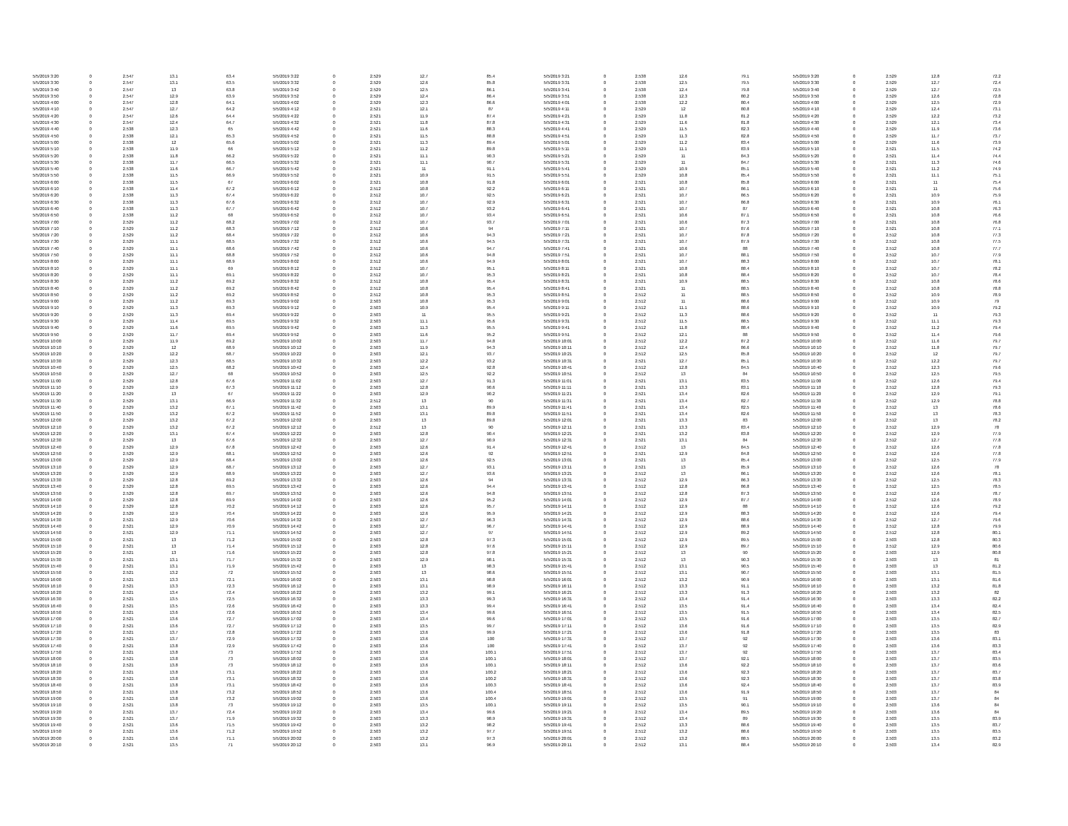| 5/5/2019 3:20 | 0 | 2.547 | 13.1 | 63.4 | 5/5/2019 3:22 | 0 | 2.529 | 12.7 | 85.4 | 5/5/2019 3:21 | 0 | 2.538 | 12.6 | 79.1 | 5/5/2019 3:20 | 0 | 2.529 | 12.8 | 72.2 |
| 5/5/2019 3:30 | 0 | 2.547 | 13.1 | 63.5 | 5/5/2019 3:32 | 0 | 2.529 | 12.6 | 85.8 | 5/5/2019 3:31 | 0 | 2.538 | 12.5 | 79.5 | 5/5/2019 3:30 | 0 | 2.529 | 12.7 | 72.4 |
| 5/5/2019 3:40 | 0 | 2.547 | 13 | 63.8 | 5/5/2019 3:42 | 0 | 2.529 | 12.5 | 86.1 | 5/5/2019 3:41 | 0 | 2.538 | 12.4 | 79.8 | 5/5/2019 3:40 | 0 | 2.529 | 12.7 | 72.5 |
| 5/5/2019 3:50 | 0 | 2.547 | 12.9 | 63.9 | 5/5/2019 3:52 | 0 | 2.529 | 12.4 | 86.4 | 5/5/2019 3:51 | 0 | 2.538 | 12.3 | 80.2 | 5/5/2019 3:50 | 0 | 2.529 | 12.6 | 72.8 |
| 5/5/2019 4:00 | 0 | 2.547 | 12.8 | 64.1 | 5/5/2019 4:02 | 0 | 2.529 | 12.3 | 86.6 | 5/5/2019 4:01 | 0 | 2.538 | 12.2 | 80.4 | 5/5/2019 4:00 | 0 | 2.529 | 12.5 | 72.9 |
| 5/5/2019 4:10 | 0 | 2.547 | 12.7 | 64.2 | 5/5/2019 4:12 | 0 | 2.521 | 12.1 | 87 | 5/5/2019 4:11 | 0 | 2.529 | 12 | 80.8 | 5/5/2019 4:10 | 0 | 2.529 | 12.4 | 73.1 |
| 5/5/2019 4:20 | 0 | 2.547 | 12.6 | 64.4 | 5/5/2019 4:22 | 0 | 2.521 | 11.9 | 87.4 | 5/5/2019 4:21 | 0 | 2.529 | 11.8 | 81.2 | 5/5/2019 4:20 | 0 | 2.529 | 12.2 | 73.2 |
| 5/5/2019 4:30 | 0 | 2.547 | 12.4 | 64.7 | 5/5/2019 4:32 | 0 | 2.521 | 11.8 | 87.8 | 5/5/2019 4:31 | 0 | 2.529 | 11.6 | 81.8 | 5/5/2019 4:30 | 0 | 2.529 | 12.1 | 73.4 |
| 5/5/2019 4:40 | 0 | 2.538 | 12.3 | 65 | 5/5/2019 4:42 | 0 | 2.521 | 11.6 | 88.3 | 5/5/2019 4:41 | 0 | 2.529 | 11.5 | 82.3 | 5/5/2019 4:40 | 0 | 2.529 | 11.9 | 73.6 |
| 5/5/2019 4:50 | 0 | 2.538 | 12.1 | 65.3 | 5/5/2019 4:52 | 0 | 2.521 | 11.5 | 88.8 | 5/5/2019 4:51 | 0 | 2.529 | 11.3 | 82.8 | 5/5/2019 4:50 | 0 | 2.529 | 11.7 | 73.7 |
| 5/5/2019 5:00 | 0 | 2.538 | 12 | 65.6 | 5/5/2019 5:02 | 0 | 2.521 | 11.3 | 89.4 | 5/5/2019 5:01 | 0 | 2.529 | 11.2 | 83.4 | 5/5/2019 5:00 | 0 | 2.529 | 11.6 | 73.9 |
| 5/5/2019 5:10 | 0 | 2.538 | 11.9 | 66 | 5/5/2019 5:12 | 0 | 2.521 | 11.2 | 89.8 | 5/5/2019 5:11 | 0 | 2.529 | 11.1 | 83.9 | 5/5/2019 5:10 | 0 | 2.521 | 11.5 | 74.2 |
| 5/5/2019 5:20 | 0 | 2.538 | 11.8 | 66.2 | 5/5/2019 5:22 | 0 | 2.521 | 11.1 | 90.3 | 5/5/2019 5:21 | 0 | 2.529 | 11 | 84.3 | 5/5/2019 5:20 | 0 | 2.521 | 11.4 | 74.4 |
| 5/5/2019 5:30 | 0 | 2.538 | 11.7 | 66.5 | 5/5/2019 5:32 | 0 | 2.521 | 11.1 | 90.7 | 5/5/2019 5:31 | 0 | 2.529 | 11 | 84.7 | 5/5/2019 5:30 | 0 | 2.521 | 11.3 | 74.6 |
| 5/5/2019 5:40 | 0 | 2.538 | 11.6 | 66.7 | 5/5/2019 5:42 | 0 | 2.521 | 11 | 91.1 | 5/5/2019 5:41 | 0 | 2.529 | 10.9 | 85.1 | 5/5/2019 5:40 | 0 | 2.521 | 11.2 | 74.9 |
| 5/5/2019 5:50 | 0 | 2.538 | 11.5 | 66.9 | 5/5/2019 5:52 | 0 | 2.521 | 10.9 | 91.5 | 5/5/2019 5:51 | 0 | 2.529 | 10.8 | 85.4 | 5/5/2019 5:50 | 0 | 2.521 | 11.1 | 75.1 |
| 5/5/2019 6:00 | 0 | 2.538 | 11.5 | 67 | 5/5/2019 6:02 | 0 | 2.521 | 10.8 | 91.8 | 5/5/2019 6:01 | 0 | 2.521 | 10.8 | 85.8 | 5/5/2019 6:00 | 0 | 2.521 | 11 | 75.4 |
| 5/5/2019 6:10 | 0 | 2.538 | 11.4 | 67.2 | 5/5/2019 6:12 | 0 | 2.512 | 10.8 | 92.2 | 5/5/2019 6:11 | 0 | 2.521 | 10.7 | 86.1 | 5/5/2019 6:10 | 0 | 2.521 | 11 | 75.6 |
| 5/5/2019 6:20 | 0 | 2.538 | 11.3 | 67.4 | 5/5/2019 6:22 | 0 | 2.512 | 10.7 | 92.5 | 5/5/2019 6:21 | 0 | 2.521 | 10.7 | 86.5 | 5/5/2019 6:20 | 0 | 2.521 | 10.9 | 75.9 |
| 5/5/2019 6:30 | 0 | 2.538 | 11.3 | 67.6 | 5/5/2019 6:32 | 0 | 2.512 | 10.7 | 92.9 | 5/5/2019 6:31 | 0 | 2.521 | 10.7 | 86.8 | 5/5/2019 6:30 | 0 | 2.521 | 10.9 | 76.1 |
| 5/5/2019 6:40 | 0 | 2.538 | 11.3 | 67.7 | 5/5/2019 6:42 | 0 | 2.512 | 10.7 | 93.2 | 5/5/2019 6:41 | 0 | 2.521 | 10.7 | 87 | 5/5/2019 6:40 | 0 | 2.521 | 10.8 | 76.3 |
| 5/5/2019 6:50 | 0 | 2.538 | 11.2 | 68 | 5/5/2019 6:52 | 0 | 2.512 | 10.7 | 93.4 | 5/5/2019 6:51 | 0 | 2.521 | 10.6 | 87.1 | 5/5/2019 6:50 | 0 | 2.521 | 10.8 | 76.6 |
| 5/5/2019 7:00 | 0 | 2.529 | 11.2 | 68.2 | 5/5/2019 7:02 | 0 | 2.512 | 10.7 | 93.7 | 5/5/2019 7:01 | 0 | 2.521 | 10.6 | 87.3 | 5/5/2019 7:00 | 0 | 2.521 | 10.8 | 76.8 |
| 5/5/2019 7:10 | 0 | 2.529 | 11.2 | 68.3 | 5/5/2019 7:12 | 0 | 2.512 | 10.6 | 94 | 5/5/2019 7:11 | 0 | 2.521 | 10.7 | 87.6 | 5/5/2019 7:10 | 0 | 2.521 | 10.8 | 77.1 |
| 5/5/2019 7:20 | 0 | 2.529 | 11.2 | 68.4 | 5/5/2019 7:22 | 0 | 2.512 | 10.6 | 94.3 | 5/5/2019 7:21 | 0 | 2.521 | 10.7 | 87.8 | 5/5/2019 7:20 | 0 | 2.512 | 10.8 | 77.3 |
| 5/5/2019 7:30 | 0 | 2.529 | 11.1 | 68.5 | 5/5/2019 7:32 | 0 | 2.512 | 10.6 | 94.5 | 5/5/2019 7:31 | 0 | 2.521 | 10.7 | 87.9 | 5/5/2019 7:30 | 0 | 2.512 | 10.8 | 77.5 |
| 5/5/2019 7:40 | 0 | 2.529 | 11.1 | 68.6 | 5/5/2019 7:42 | 0 | 2.512 | 10.6 | 94.7 | 5/5/2019 7:41 | 0 | 2.521 | 10.6 | 88 | 5/5/2019 7:40 | 0 | 2.512 | 10.8 | 77.7 |
| 5/5/2019 7:50 | 0 | 2.529 | 11.1 | 68.8 | 5/5/2019 7:52 | 0 | 2.512 | 10.6 | 94.8 | 5/5/2019 7:51 | 0 | 2.521 | 10.7 | 88.1 | 5/5/2019 7:50 | 0 | 2.512 | 10.7 | 77.9 |
| 5/5/2019 8:00 | 0 | 2.529 | 11.1 | 68.9 | 5/5/2019 8:02 | 0 | 2.512 | 10.6 | 94.9 | 5/5/2019 8:01 | 0 | 2.521 | 10.7 | 88.3 | 5/5/2019 8:00 | 0 | 2.512 | 10.7 | 78.1 |
| 5/5/2019 8:10 | 0 | 2.529 | 11.1 | 69 | 5/5/2019 8:12 | 0 | 2.512 | 10.7 | 95.1 | 5/5/2019 8:11 | 0 | 2.521 | 10.8 | 88.4 | 5/5/2019 8:10 | 0 | 2.512 | 10.7 | 78.2 |
| 5/5/2019 8:20 | 0 | 2.529 | 11.1 | 69.1 | 5/5/2019 8:22 | 0 | 2.512 | 10.7 | 95.3 | 5/5/2019 8:21 | 0 | 2.521 | 10.8 | 88.4 | 5/5/2019 8:20 | 0 | 2.512 | 10.7 | 78.4 |
| 5/5/2019 8:30 | 0 | 2.529 | 11.2 | 69.2 | 5/5/2019 8:32 | 0 | 2.512 | 10.8 | 95.4 | 5/5/2019 8:31 | 0 | 2.521 | 10.9 | 88.5 | 5/5/2019 8:30 | 0 | 2.512 | 10.8 | 78.6 |
| 5/5/2019 8:40 | 0 | 2.529 | 11.2 | 69.2 | 5/5/2019 8:42 | 0 | 2.512 | 10.8 | 95.4 | 5/5/2019 8:41 | 0 | 2.521 | 11 | 88.5 | 5/5/2019 8:40 | 0 | 2.512 | 10.8 | 78.8 |
| 5/5/2019 8:50 | 0 | 2.529 | 11.2 | 69.2 | 5/5/2019 8:52 | 0 | 2.512 | 10.8 | 95.3 | 5/5/2019 8:51 | 0 | 2.512 | 11 | 88.5 | 5/5/2019 8:50 | 0 | 2.512 | 10.9 | 78.9 |
| 5/5/2019 9:00 | 0 | 2.529 | 11.2 | 69.3 | 5/5/2019 9:02 | 0 | 2.503 | 10.8 | 95.3 | 5/5/2019 9:01 | 0 | 2.512 | 11 | 88.6 | 5/5/2019 9:00 | 0 | 2.512 | 10.9 | 79 |
| 5/5/2019 9:10 | 0 | 2.529 | 11.3 | 69.3 | 5/5/2019 9:12 | 0 | 2.503 | 10.9 | 95.4 | 5/5/2019 9:11 | 0 | 2.512 | 11.1 | 88.6 | 5/5/2019 9:10 | 0 | 2.512 | 10.9 | 79.2 |
| 5/5/2019 9:20 | 0 | 2.529 | 11.3 | 69.4 | 5/5/2019 9:22 | 0 | 2.503 | 11 | 95.5 | 5/5/2019 9:21 | 0 | 2.512 | 11.3 | 88.6 | 5/5/2019 9:20 | 0 | 2.512 | 11 | 79.3 |
| 5/5/2019 9:30 | 0 | 2.529 | 11.4 | 69.5 | 5/5/2019 9:32 | 0 | 2.503 | 11.1 | 95.6 | 5/5/2019 9:31 | 0 | 2.512 | 11.5 | 88.5 | 5/5/2019 9:30 | 0 | 2.512 | 11.1 | 79.3 |
| 5/5/2019 9:40 | 0 | 2.529 | 11.6 | 69.5 | 5/5/2019 9:42 | 0 | 2.503 | 11.3 | 95.5 | 5/5/2019 9:41 | 0 | 2.512 | 11.8 | 88.4 | 5/5/2019 9:40 | 0 | 2.512 | 11.2 | 79.4 |
| 5/5/2019 9:50 | 0 | 2.529 | 11.7 | 69.4 | 5/5/2019 9:52 | 0 | 2.503 | 11.6 | 95.2 | 5/5/2019 9:51 | 0 | 2.512 | 12.1 | 88 | 5/5/2019 9:50 | 0 | 2.512 | 11.4 | 79.6 |
| 5/5/2019 10:00 | 0 | 2.529 | 11.9 | 69.2 | 5/5/2019 10:02 | 0 | 2.503 | 11.7 | 94.8 | 5/5/2019 10:01 | 0 | 2.512 | 12.2 | 87.2 | 5/5/2019 10:00 | 0 | 2.512 | 11.6 | 79.7 |
| 5/5/2019 10:10 | 0 | 2.529 | 12 | 68.9 | 5/5/2019 10:12 | 0 | 2.503 | 11.9 | 94.3 | 5/5/2019 10:11 | 0 | 2.512 | 12.4 | 86.6 | 5/5/2019 10:10 | 0 | 2.512 | 11.8 | 79.7 |
| 5/5/2019 10:20 | 0 | 2.529 | 12.2 | 68.7 | 5/5/2019 10:22 | 0 | 2.503 | 12.1 | 93.7 | 5/5/2019 10:21 | 0 | 2.512 | 12.5 | 85.8 | 5/5/2019 10:20 | 0 | 2.512 | 12 | 79.7 |
| 5/5/2019 10:30 | 0 | 2.529 | 12.3 | 68.5 | 5/5/2019 10:32 | 0 | 2.503 | 12.2 | 93.2 | 5/5/2019 10:31 | 0 | 2.521 | 12.7 | 85.1 | 5/5/2019 10:30 | 0 | 2.512 | 12.2 | 79.7 |
| 5/5/2019 10:40 | 0 | 2.529 | 12.5 | 68.2 | 5/5/2019 10:42 | 0 | 2.503 | 12.4 | 92.8 | 5/5/2019 10:41 | 0 | 2.512 | 12.8 | 84.5 | 5/5/2019 10:40 | 0 | 2.512 | 12.3 | 79.6 |
| 5/5/2019 10:50 | 0 | 2.529 | 12.7 | 68 | 5/5/2019 10:52 | 0 | 2.503 | 12.5 | 92.2 | 5/5/2019 10:51 | 0 | 2.512 | 13 | 84 | 5/5/2019 10:50 | 0 | 2.512 | 12.5 | 79.5 |
| 5/5/2019 11:00 | 0 | 2.529 | 12.8 | 67.6 | 5/5/2019 11:02 | 0 | 2.503 | 12.7 | 91.3 | 5/5/2019 11:01 | 0 | 2.521 | 13.1 | 83.5 | 5/5/2019 11:00 | 0 | 2.512 | 12.6 | 79.4 |
| 5/5/2019 11:10 | 0 | 2.529 | 12.9 | 67.3 | 5/5/2019 11:12 | 0 | 2.503 | 12.8 | 90.6 | 5/5/2019 11:11 | 0 | 2.521 | 13.3 | 83.1 | 5/5/2019 11:10 | 0 | 2.512 | 12.8 | 79.3 |
| 5/5/2019 11:20 | 0 | 2.529 | 13 | 67 | 5/5/2019 11:22 | 0 | 2.503 | 12.9 | 90.2 | 5/5/2019 11:21 | 0 | 2.521 | 13.4 | 82.6 | 5/5/2019 11:20 | 0 | 2.512 | 12.9 | 79.1 |
| 5/5/2019 11:30 | 0 | 2.529 | 13.1 | 66.9 | 5/5/2019 11:32 | 0 | 2.512 | 13 | 90 | 5/5/2019 11:31 | 0 | 2.521 | 13.4 | 82.7 | 5/5/2019 11:30 | 0 | 2.512 | 12.9 | 78.8 |
| 5/5/2019 11:40 | 0 | 2.529 | 13.2 | 67.1 | 5/5/2019 11:42 | 0 | 2.503 | 13.1 | 89.9 | 5/5/2019 11:41 | 0 | 2.521 | 13.4 | 82.5 | 5/5/2019 11:40 | 0 | 2.512 | 13 | 78.6 |
| 5/5/2019 11:50 | 0 | 2.529 | 13.2 | 67.2 | 5/5/2019 11:52 | 0 | 2.503 | 13.1 | 89.8 | 5/5/2019 11:51 | 0 | 2.521 | 13.4 | 82.6 | 5/5/2019 11:50 | 0 | 2.512 | 13 | 78.3 |
| 5/5/2019 12:00 | 0 | 2.529 | 13.2 | 67.2 | 5/5/2019 12:02 | 0 | 2.503 | 13 | 89.8 | 5/5/2019 12:01 | 0 | 2.521 | 13.3 | 83 | 5/5/2019 12:00 | 0 | 2.512 | 13 | 78.2 |
| 5/5/2019 12:10 | 0 | 2.529 | 13.2 | 67.2 | 5/5/2019 12:12 | 0 | 2.512 | 13 | 90 | 5/5/2019 12:11 | 0 | 2.521 | 13.3 | 83.4 | 5/5/2019 12:10 | 0 | 2.512 | 12.9 | 78 |
| 5/5/2019 12:20 | 0 | 2.529 | 13.1 | 67.4 | 5/5/2019 12:22 | 0 | 2.503 | 12.8 | 90.4 | 5/5/2019 12:21 | 0 | 2.521 | 13.2 | 83.8 | 5/5/2019 12:20 | 0 | 2.512 | 12.9 | 77.9 |
| 5/5/2019 12:30 | 0 | 2.529 | 13 | 67.6 | 5/5/2019 12:32 | 0 | 2.503 | 12.7 | 90.9 | 5/5/2019 12:31 | 0 | 2.521 | 13.1 | 84 | 5/5/2019 12:30 | 0 | 2.512 | 12.7 | 77.8 |
| 5/5/2019 12:40 | 0 | 2.529 | 12.9 | 67.8 | 5/5/2019 12:42 | 0 | 2.503 | 12.6 | 91.4 | 5/5/2019 12:41 | 0 | 2.512 | 13 | 84.5 | 5/5/2019 12:40 | 0 | 2.512 | 12.6 | 77.8 |
| 5/5/2019 12:50 | 0 | 2.529 | 12.9 | 68.1 | 5/5/2019 12:52 | 0 | 2.503 | 12.6 | 92 | 5/5/2019 12:51 | 0 | 2.521 | 12.9 | 84.8 | 5/5/2019 12:50 | 0 | 2.512 | 12.6 | 77.8 |
| 5/5/2019 13:00 | 0 | 2.529 | 12.9 | 68.4 | 5/5/2019 13:02 | 0 | 2.503 | 12.6 | 92.5 | 5/5/2019 13:01 | 0 | 2.521 | 13 | 85.4 | 5/5/2019 13:00 | 0 | 2.512 | 12.5 | 77.9 |
| 5/5/2019 13:10 | 0 | 2.529 | 12.9 | 68.7 | 5/5/2019 13:12 | 0 | 2.503 | 12.7 | 93.1 | 5/5/2019 13:11 | 0 | 2.521 | 13 | 85.9 | 5/5/2019 13:10 | 0 | 2.512 | 12.6 | 78 |
| 5/5/2019 13:20 | 0 | 2.529 | 12.9 | 68.9 | 5/5/2019 13:22 | 0 | 2.503 | 12.7 | 93.6 | 5/5/2019 13:21 | 0 | 2.512 | 13 | 86.1 | 5/5/2019 13:20 | 0 | 2.512 | 12.6 | 78.1 |
| 5/5/2019 13:30 | 0 | 2.529 | 12.8 | 69.2 | 5/5/2019 13:32 | 0 | 2.503 | 12.6 | 94 | 5/5/2019 13:31 | 0 | 2.512 | 12.9 | 86.3 | 5/5/2019 13:30 | 0 | 2.512 | 12.5 | 78.3 |
| 5/5/2019 13:40 | 0 | 2.529 | 12.8 | 69.5 | 5/5/2019 13:42 | 0 | 2.503 | 12.6 | 94.4 | 5/5/2019 13:41 | 0 | 2.512 | 12.8 | 86.8 | 5/5/2019 13:40 | 0 | 2.512 | 12.5 | 78.5 |
| 5/5/2019 13:50 | 0 | 2.529 | 12.8 | 69.7 | 5/5/2019 13:52 | 0 | 2.503 | 12.6 | 94.8 | 5/5/2019 13:51 | 0 | 2.512 | 12.8 | 87.3 | 5/5/2019 13:50 | 0 | 2.512 | 12.6 | 78.7 |
| 5/5/2019 14:00 | 0 | 2.529 | 12.8 | 69.9 | 5/5/2019 14:02 | 0 | 2.503 | 12.6 | 95.2 | 5/5/2019 14:01 | 0 | 2.512 | 12.9 | 87.7 | 5/5/2019 14:00 | 0 | 2.512 | 12.6 | 78.9 |
| 5/5/2019 14:10 | 0 | 2.529 | 12.8 | 70.2 | 5/5/2019 14:12 | 0 | 2.503 | 12.6 | 95.7 | 5/5/2019 14:11 | 0 | 2.512 | 12.9 | 88 | 5/5/2019 14:10 | 0 | 2.512 | 12.6 | 79.2 |
| 5/5/2019 14:20 | 0 | 2.529 | 12.9 | 70.4 | 5/5/2019 14:22 | 0 | 2.503 | 12.6 | 95.9 | 5/5/2019 14:21 | 0 | 2.512 | 12.9 | 88.3 | 5/5/2019 14:20 | 0 | 2.512 | 12.6 | 79.4 |
| 5/5/2019 14:30 | 0 | 2.521 | 12.9 | 70.6 | 5/5/2019 14:32 | 0 | 2.503 | 12.7 | 96.3 | 5/5/2019 14:31 | 0 | 2.512 | 12.9 | 88.6 | 5/5/2019 14:30 | 0 | 2.512 | 12.7 | 79.6 |
| 5/5/2019 14:40 | 0 | 2.521 | 12.9 | 70.9 | 5/5/2019 14:42 | 0 | 2.503 | 12.7 | 96.7 | 5/5/2019 14:41 | 0 | 2.512 | 12.9 | 88.9 | 5/5/2019 14:40 | 0 | 2.512 | 12.8 | 79.9 |
| 5/5/2019 14:50 | 0 | 2.521 | 12.9 | 71.1 | 5/5/2019 14:52 | 0 | 2.503 | 12.7 | 97 | 5/5/2019 14:51 | 0 | 2.512 | 12.9 | 89.2 | 5/5/2019 14:50 | 0 | 2.512 | 12.8 | 80.1 |
| 5/5/2019 15:00 | 0 | 2.521 | 13 | 71.2 | 5/5/2019 15:02 | 0 | 2.503 | 12.8 | 97.3 | 5/5/2019 15:01 | 0 | 2.512 | 12.9 | 89.5 | 5/5/2019 15:00 | 0 | 2.503 | 12.8 | 80.3 |
| 5/5/2019 15:10 | 0 | 2.521 | 13 | 71.4 | 5/5/2019 15:12 | 0 | 2.503 | 12.8 | 97.6 | 5/5/2019 15:11 | 0 | 2.512 | 12.9 | 89.7 | 5/5/2019 15:10 | 0 | 2.512 | 12.9 | 80.6 |
| 5/5/2019 15:20 | 0 | 2.521 | 13 | 71.6 | 5/5/2019 15:22 | 0 | 2.503 | 12.8 | 97.8 | 5/5/2019 15:21 | 0 | 2.512 | 13 | 90 | 5/5/2019 15:20 | 0 | 2.503 | 12.9 | 80.8 |
| 5/5/2019 15:30 | 0 | 2.521 | 13.1 | 71.7 | 5/5/2019 15:32 | 0 | 2.503 | 12.9 | 98.1 | 5/5/2019 15:31 | 0 | 2.512 | 13 | 90.3 | 5/5/2019 15:30 | 0 | 2.503 | 13 | 81 |
| 5/5/2019 15:40 | 0 | 2.521 | 13.1 | 71.9 | 5/5/2019 15:42 | 0 | 2.503 | 13 | 98.3 | 5/5/2019 15:41 | 0 | 2.512 | 13.1 | 90.5 | 5/5/2019 15:40 | 0 | 2.503 | 13 | 81.2 |
| 5/5/2019 15:50 | 0 | 2.521 | 13.2 | 72 | 5/5/2019 15:52 | 0 | 2.503 | 13 | 98.6 | 5/5/2019 15:51 | 0 | 2.512 | 13.1 | 90.7 | 5/5/2019 15:50 | 0 | 2.503 | 13.1 | 81.5 |
| 5/5/2019 16:00 | 0 | 2.521 | 13.3 | 72.1 | 5/5/2019 16:02 | 0 | 2.503 | 13.1 | 98.8 | 5/5/2019 16:01 | 0 | 2.512 | 13.2 | 90.9 | 5/5/2019 16:00 | 0 | 2.503 | 13.1 | 81.6 |
| 5/5/2019 16:10 | 0 | 2.521 | 13.3 | 72.3 | 5/5/2019 16:12 | 0 | 2.503 | 13.1 | 98.9 | 5/5/2019 16:11 | 0 | 2.512 | 13.3 | 91.1 | 5/5/2019 16:10 | 0 | 2.503 | 13.2 | 81.8 |
| 5/5/2019 16:20 | 0 | 2.521 | 13.4 | 72.4 | 5/5/2019 16:22 | 0 | 2.503 | 13.2 | 99.1 | 5/5/2019 16:21 | 0 | 2.512 | 13.3 | 91.3 | 5/5/2019 16:20 | 0 | 2.503 | 13.2 | 82 |
| 5/5/2019 16:30 | 0 | 2.521 | 13.5 | 72.5 | 5/5/2019 16:32 | 0 | 2.503 | 13.3 | 99.3 | 5/5/2019 16:31 | 0 | 2.512 | 13.4 | 91.4 | 5/5/2019 16:30 | 0 | 2.503 | 13.3 | 82.2 |
| 5/5/2019 16:40 | 0 | 2.521 | 13.5 | 72.6 | 5/5/2019 16:42 | 0 | 2.503 | 13.3 | 99.4 | 5/5/2019 16:41 | 0 | 2.512 | 13.5 | 91.4 | 5/5/2019 16:40 | 0 | 2.503 | 13.4 | 82.4 |
| 5/5/2019 16:50 | 0 | 2.521 | 13.6 | 72.6 | 5/5/2019 16:52 | 0 | 2.503 | 13.4 | 99.6 | 5/5/2019 16:51 | 0 | 2.512 | 13.5 | 91.5 | 5/5/2019 16:50 | 0 | 2.503 | 13.4 | 82.5 |
| 5/5/2019 17:00 | 0 | 2.521 | 13.6 | 72.7 | 5/5/2019 17:02 | 0 | 2.503 | 13.4 | 99.6 | 5/5/2019 17:01 | 0 | 2.512 | 13.5 | 91.6 | 5/5/2019 17:00 | 0 | 2.503 | 13.5 | 82.7 |
| 5/5/2019 17:10 | 0 | 2.521 | 13.6 | 72.7 | 5/5/2019 17:12 | 0 | 2.503 | 13.5 | 99.7 | 5/5/2019 17:11 | 0 | 2.512 | 13.6 | 91.6 | 5/5/2019 17:10 | 0 | 2.503 | 13.5 | 82.9 |
| 5/5/2019 17:20 | 0 | 2.521 | 13.7 | 72.8 | 5/5/2019 17:22 | 0 | 2.503 | 13.6 | 99.9 | 5/5/2019 17:21 | 0 | 2.512 | 13.6 | 91.8 | 5/5/2019 17:20 | 0 | 2.503 | 13.5 | 83 |
| 5/5/2019 17:30 | 0 | 2.521 | 13.7 | 72.9 | 5/5/2019 17:32 | 0 | 2.503 | 13.6 | 100 | 5/5/2019 17:31 | 0 | 2.512 | 13.7 | 92 | 5/5/2019 17:30 | 0 | 2.503 | 13.6 | 83.1 |
| 5/5/2019 17:40 | 0 | 2.521 | 13.8 | 72.9 | 5/5/2019 17:42 | 0 | 2.503 | 13.6 | 100 | 5/5/2019 17:41 | 0 | 2.512 | 13.7 | 92 | 5/5/2019 17:40 | 0 | 2.503 | 13.6 | 83.3 |
| 5/5/2019 17:50 | 0 | 2.521 | 13.8 | 73 | 5/5/2019 17:52 | 0 | 2.503 | 13.6 | 100.1 | 5/5/2019 17:51 | 0 | 2.512 | 13.7 | 92 | 5/5/2019 17:50 | 0 | 2.503 | 13.7 | 83.4 |
| 5/5/2019 18:00 | 0 | 2.521 | 13.8 | 73 | 5/5/2019 18:02 | 0 | 2.503 | 13.6 | 100.1 | 5/5/2019 18:01 | 0 | 2.512 | 13.7 | 92.1 | 5/5/2019 18:00 | 0 | 2.503 | 13.7 | 83.5 |
| 5/5/2019 18:10 | 0 | 2.521 | 13.8 | 73 | 5/5/2019 18:12 | 0 | 2.503 | 13.6 | 100.1 | 5/5/2019 18:11 | 0 | 2.512 | 13.6 | 92.2 | 5/5/2019 18:10 | 0 | 2.503 | 13.7 | 83.6 |
| 5/5/2019 18:20 | 0 | 2.521 | 13.8 | 73.1 | 5/5/2019 18:22 | 0 | 2.503 | 13.6 | 100.2 | 5/5/2019 18:21 | 0 | 2.512 | 13.6 | 92.3 | 5/5/2019 18:20 | 0 | 2.503 | 13.7 | 83.7 |
| 5/5/2019 18:30 | 0 | 2.521 | 13.8 | 73.1 | 5/5/2019 18:32 | 0 | 2.503 | 13.6 | 100.2 | 5/5/2019 18:31 | 0 | 2.512 | 13.6 | 92.3 | 5/5/2019 18:30 | 0 | 2.503 | 13.7 | 83.8 |
| 5/5/2019 18:40 | 0 | 2.521 | 13.8 | 73.1 | 5/5/2019 18:42 | 0 | 2.503 | 13.6 | 100.3 | 5/5/2019 18:41 | 0 | 2.512 | 13.6 | 92.4 | 5/5/2019 18:40 | 0 | 2.503 | 13.7 | 83.9 |
| 5/5/2019 18:50 | 0 | 2.521 | 13.8 | 73.2 | 5/5/2019 18:52 | 0 | 2.503 | 13.6 | 100.4 | 5/5/2019 18:51 | 0 | 2.512 | 13.6 | 91.9 | 5/5/2019 18:50 | 0 | 2.503 | 13.7 | 84 |
| 5/5/2019 19:00 | 0 | 2.521 | 13.8 | 73.2 | 5/5/2019 19:02 | 0 | 2.503 | 13.6 | 100.4 | 5/5/2019 19:01 | 0 | 2.512 | 13.5 | 91 | 5/5/2019 19:00 | 0 | 2.503 | 13.7 | 84 |
| 5/5/2019 19:10 | 0 | 2.521 | 13.8 | 73 | 5/5/2019 19:12 | 0 | 2.503 | 13.5 | 100.1 | 5/5/2019 19:11 | 0 | 2.512 | 13.5 | 90.1 | 5/5/2019 19:10 | 0 | 2.503 | 13.6 | 84 |
| 5/5/2019 19:20 | 0 | 2.521 | 13.7 | 72.4 | 5/5/2019 19:22 | 0 | 2.503 | 13.4 | 99.6 | 5/5/2019 19:21 | 0 | 2.512 | 13.4 | 89.5 | 5/5/2019 19:20 | 0 | 2.503 | 13.6 | 84 |
| 5/5/2019 19:30 | 0 | 2.521 | 13.7 | 71.9 | 5/5/2019 19:32 | 0 | 2.503 | 13.3 | 98.9 | 5/5/2019 19:31 | 0 | 2.512 | 13.4 | 89 | 5/5/2019 19:30 | 0 | 2.503 | 13.5 | 83.9 |
| 5/5/2019 19:40 | 0 | 2.521 | 13.6 | 71.5 | 5/5/2019 19:42 | 0 | 2.503 | 13.2 | 98.2 | 5/5/2019 19:41 | 0 | 2.512 | 13.3 | 88.6 | 5/5/2019 19:40 | 0 | 2.503 | 13.5 | 83.7 |
| 5/5/2019 19:50 | 0 | 2.521 | 13.6 | 71.2 | 5/5/2019 19:52 | 0 | 2.503 | 13.2 | 97.7 | 5/5/2019 19:51 | 0 | 2.512 | 13.2 | 88.6 | 5/5/2019 19:50 | 0 | 2.503 | 13.5 | 83.5 |
| 5/5/2019 20:00 | 0 | 2.521 | 13.6 | 71.1 | 5/5/2019 20:02 | 0 | 2.503 | 13.2 | 97.3 | 5/5/2019 20:01 | 0 | 2.512 | 13.2 | 88.5 | 5/5/2019 20:00 | 0 | 2.503 | 13.5 | 83.2 |
| 5/5/2019 20:10 | 0 | 2.521 | 13.5 | 71 | 5/5/2019 20:12 | 0 | 2.503 | 13.1 | 96.9 | 5/5/2019 20:11 | 0 | 2.512 | 13.1 | 88.4 | 5/5/2019 20:10 | 0 | 2.503 | 13.4 | 82.9 |